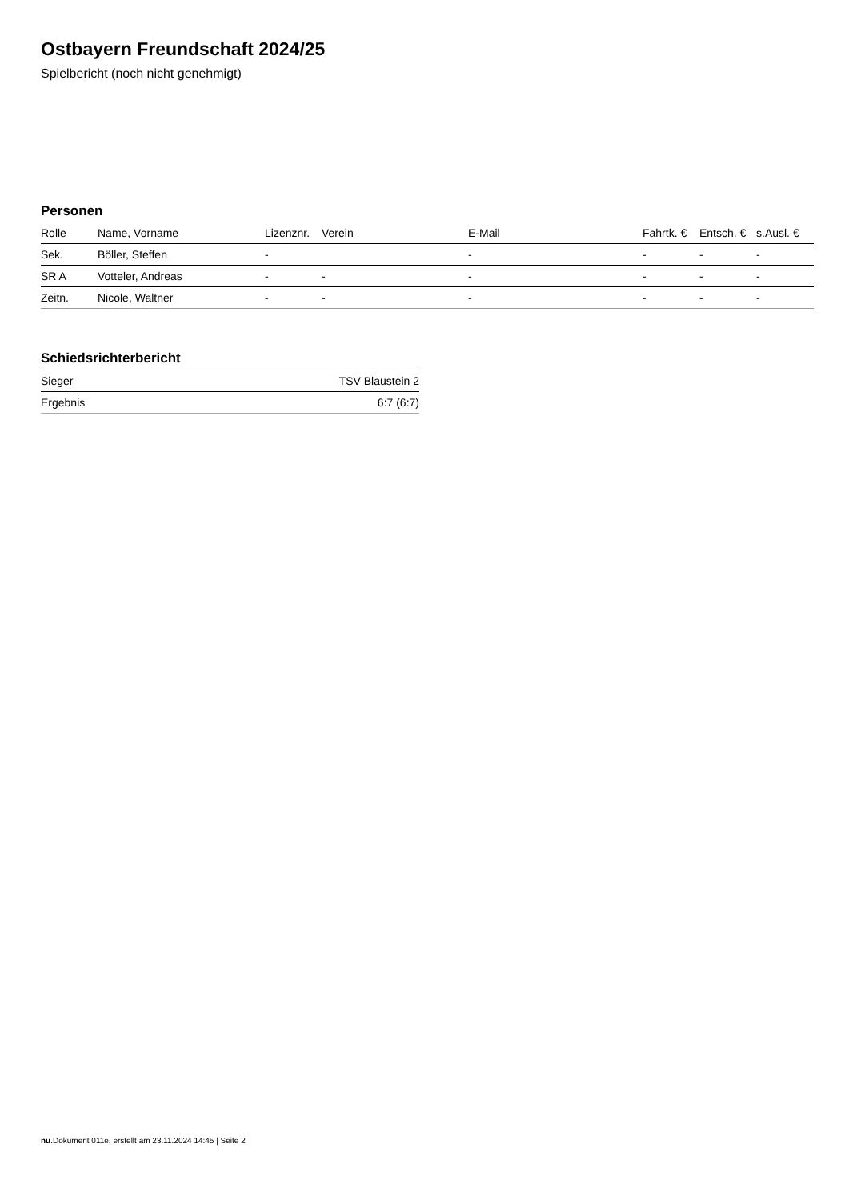Ostbayern Freundschaft 2024/25
Spielbericht (noch nicht genehmigt)
Personen
| Rolle | Name, Vorname | Lizenznr. | Verein | E-Mail | Fahrtk. € | Entsch. € | s.Ausl. € |
| --- | --- | --- | --- | --- | --- | --- | --- |
| Sek. | Böller, Steffen | - | | - | - | - | - |
| SR A | Votteler, Andreas | - | - | - | - | - | - |
| Zeitn. | Nicole, Waltner | - | - | - | - | - | - |
Schiedsrichterbericht
| Sieger | TSV Blaustein 2 |
| Ergebnis | 6:7 (6:7) |
nu.Dokument 011e, erstellt am 23.11.2024 14:45 | Seite 2